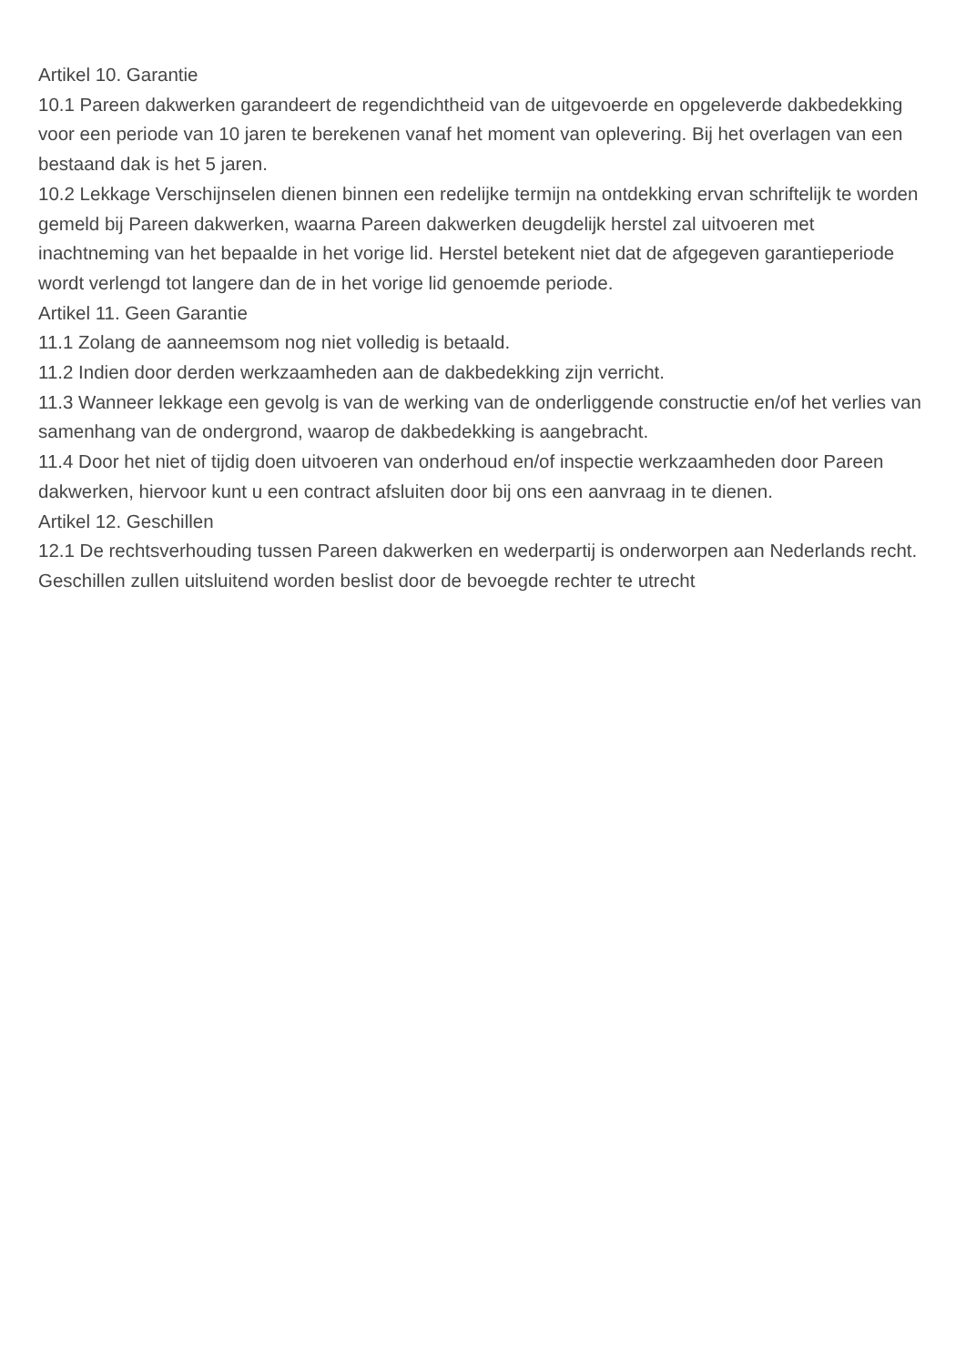Artikel 10. Garantie
10.1 Pareen dakwerken garandeert de regendichtheid van de uitgevoerde en opgeleverde dakbedekking voor een periode van 10 jaren te berekenen vanaf het moment van oplevering. Bij het overlagen van een bestaand dak is het 5 jaren.
10.2 Lekkage Verschijnselen dienen binnen een redelijke termijn na ontdekking ervan schriftelijk te worden gemeld bij Pareen dakwerken, waarna Pareen dakwerken deugdelijk herstel zal uitvoeren met inachtneming van het bepaalde in het vorige lid. Herstel betekent niet dat de afgegeven garantieperiode wordt verlengd tot langere dan de in het vorige lid genoemde periode.
Artikel 11. Geen Garantie
11.1 Zolang de aanneemsom nog niet volledig is betaald.
11.2 Indien door derden werkzaamheden aan de dakbedekking zijn verricht.
11.3 Wanneer lekkage een gevolg is van de werking van de onderliggende constructie en/of het verlies van samenhang van de ondergrond, waarop de dakbedekking is aangebracht.
11.4 Door het niet of tijdig doen uitvoeren van onderhoud en/of inspectie werkzaamheden door Pareen dakwerken, hiervoor kunt u een contract afsluiten door bij ons een aanvraag in te dienen.
Artikel 12. Geschillen
12.1 De rechtsverhouding tussen Pareen dakwerken en wederpartij is onderworpen aan Nederlands recht. Geschillen zullen uitsluitend worden beslist door de bevoegde rechter te utrecht